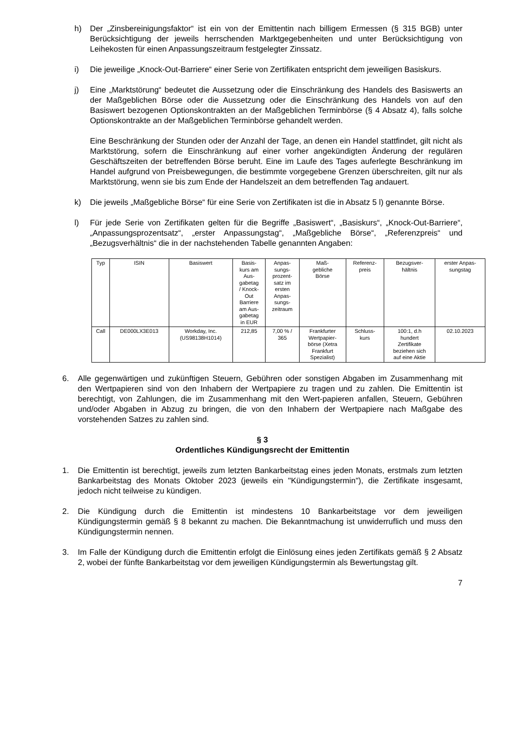h) Der „Zinsbereinigungsfaktor“ ist ein von der Emittentin nach billigem Ermessen (§ 315 BGB) unter Berücksichtigung der jeweils herrschenden Marktgegebenheiten und unter Berücksichtigung von Leihekosten für einen Anpassungszeitraum festgelegter Zinssatz.
i) Die jeweilige „Knock-Out-Barriere“ einer Serie von Zertifikaten entspricht dem jeweiligen Basiskurs.
j) Eine „Marktstörung“ bedeutet die Aussetzung oder die Einschränkung des Handels des Basiswerts an der Maßgeblichen Börse oder die Aussetzung oder die Einschränkung des Handels von auf den Basiswert bezogenen Optionskontrakten an der Maßgeblichen Terminbörse (§ 4 Absatz 4), falls solche Optionskontrakte an der Maßgeblichen Terminbörse gehandelt werden.
Eine Beschränkung der Stunden oder der Anzahl der Tage, an denen ein Handel stattfindet, gilt nicht als Marktstörung, sofern die Einschränkung auf einer vorher angekündigten Änderung der regulären Geschäftszeiten der betreffenden Börse beruht. Eine im Laufe des Tages auferlegte Beschränkung im Handel aufgrund von Preisbewegungen, die bestimmte vorgegebene Grenzen überschreiten, gilt nur als Marktstörung, wenn sie bis zum Ende der Handelszeit an dem betreffenden Tag andauert.
k) Die jeweils „Maßgebliche Börse“ für eine Serie von Zertifikaten ist die in Absatz 5 l) genannte Börse.
l) Für jede Serie von Zertifikaten gelten für die Begriffe „Basiswert“, „Basiskurs“, „Knock-Out-Barriere“, „Anpassungsprozentsatz“, „erster Anpassungstag“, „Maßgebliche Börse“, „Referenzpreis“ und „Bezugsverhältnis“ die in der nachstehenden Tabelle genannten Angaben:
| Typ | ISIN | Basiswert | Basis- kurs am Aus- gabetag / Knock- Out Barriere am Aus- gabetag in EUR | Anpas- sungs- prozent- satz im ersten Anpas- sungs- zeitraum | Maß- gebliche Börse | Referenz- preis | Bezugsver- hältnis | erster Anpas- sungstag |
| --- | --- | --- | --- | --- | --- | --- | --- | --- |
| Call | DE000LX3E013 | Workday, Inc. (US98138H1014) | 212,85 | 7,00 % / 365 | Frankfurter Wertpapier- börse (Xetra Frankfurt Spezialist) | Schluss- kurs | 100:1, d.h hundert Zertifikate beziehen sich auf eine Aktie | 02.10.2023 |
6. Alle gegenwärtigen und zukünftigen Steuern, Gebühren oder sonstigen Abgaben im Zusammenhang mit den Wertpapieren sind von den Inhabern der Wertpapiere zu tragen und zu zahlen. Die Emittentin ist berechtigt, von Zahlungen, die im Zusammenhang mit den Wert-papieren anfallen, Steuern, Gebühren und/oder Abgaben in Abzug zu bringen, die von den Inhabern der Wertpapiere nach Maßgabe des vorstehenden Satzes zu zahlen sind.
§ 3
Ordentliches Kündigungsrecht der Emittentin
1. Die Emittentin ist berechtigt, jeweils zum letzten Bankarbeitstag eines jeden Monats, erstmals zum letzten Bankarbeitstag des Monats Oktober 2023 (jeweils ein "Kündigungstermin"), die Zertifikate insgesamt, jedoch nicht teilweise zu kündigen.
2. Die Kündigung durch die Emittentin ist mindestens 10 Bankarbeitstage vor dem jeweiligen Kündigungstermin gemäß § 8 bekannt zu machen. Die Bekanntmachung ist unwiderruflich und muss den Kündigungstermin nennen.
3. Im Falle der Kündigung durch die Emittentin erfolgt die Einlösung eines jeden Zertifikats gemäß § 2 Absatz 2, wobei der fünfte Bankarbeitstag vor dem jeweiligen Kündigungstermin als Bewertungstag gilt.
7